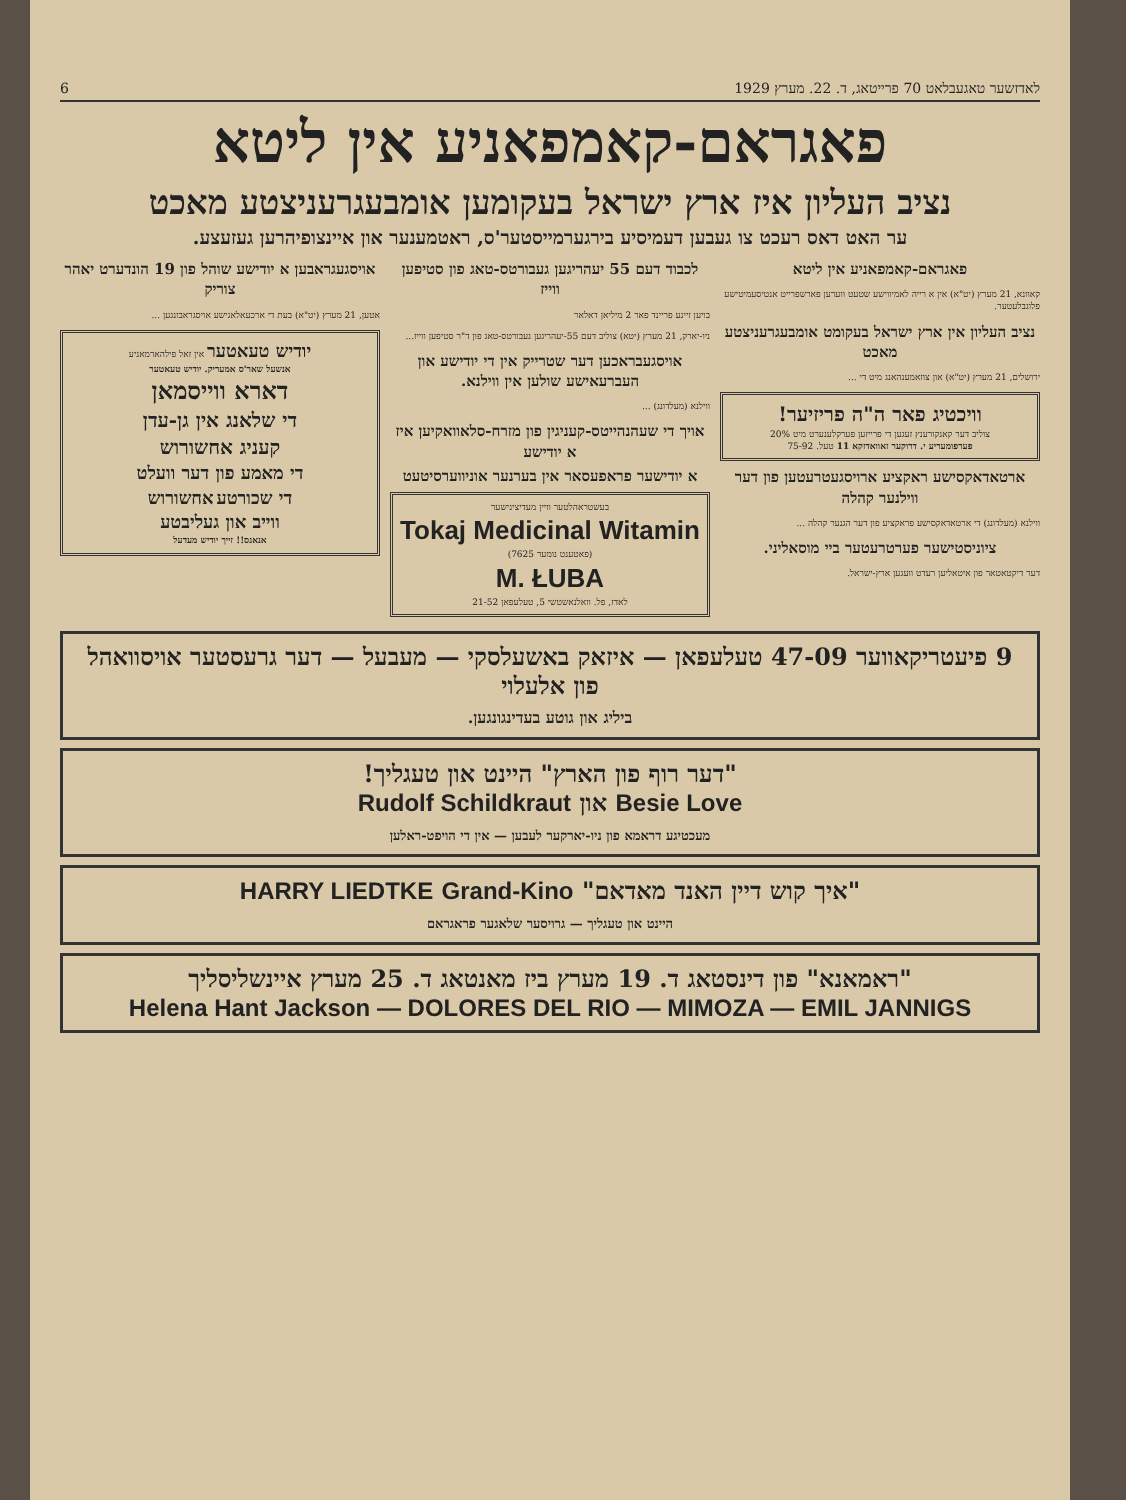לאדזשער טאגעבלאט 70 פרייטאג, ד. 22. מערץ 1929 6
פאגראם-קאמפאניע אין ליטא
נציב העליון איז ארץ ישראל בעקומען אומבעגרעניצטע מאכט
ער האט דאס רעכט צו געבען דעמיסיע בירגערמייסטער'ס, ראטמענער און איינצופיהרען געזעצע.
פאגראם-קאמפאניע אין ליטא
קאוונא, 21 מערץ (יט"א) אין א רייה לאמיווישע שטעט ווערען פארשפרייט אנטיסעמיטישע פלוגבלעטער.
נציב העליון אין ארץ ישראל בעקומט אומבעגרעניצטע מאכט
ירושלים, 21 מערץ (יט"א) און צוזאמענהאנג מיט די ...
וויכטיג פאר ה"ה פריזיער!
צוליב דער קאנקורענץ זעגען די פרייזען פערקלענערט מיט 20%
פערפומעריע י. דרוקער זאוואדזקא 11 טעל. 75-92
ארטאדאקסישע ראקציע ארויסגעטרעטען פון דער ווילנער קהלה
ווילנא (מעלדונג) די ארטאדאקסישע פראקציע פון דער הגנער קהלה ...
ציוניסטישער פערטרעטער ביי מוסאליני.
דער דיקטאטאר פון איטאליען רעדט וועגען ארץ-ישראל.
לכבוד דעם 55 יעהריגען געבורטס-טאג פון סטיפען ווייז
בויען זיינע פריינד פאר 2 מיליאן דאלאר
ניו-יארק, 21 מערץ (יטא) צוליב דעם 55-יעהריגען געבורטס-טאג פון ד"ר סטיפען ווייז...
אויסגעבראכען דער שטרייק אין די יודישע און העברעאישע שולען אין ווילנא.
ווילנא (מעלדונג) ...
אויך די שעהנהייטס-קעניגין פון מזרח-סלאוואקיען איז א יודישע
א יודישער פראפעסאר אין בערנער אוניווערסיטעט
בעשטראהלטער וויין מעדיצינישער
Tokaj Medicinal Witamin
(פאטענט נומער 7625)
M. ŁUBA
לאדז, פל. וואלנאשטשי 5, טעלעפאן 21-52
אויסגעגראבען א יודישע שוהל פון 19 הונדערט יאהר צוריק
אטען, 21 מערץ (יט"א) בעת די ארכעאלאגישע אויסגראבונגען ...
יודיש טעאטער אין זאל פילהארמאניע
אנשעל שאר'ס אמעריק. יודיש טעאטער
דארא ווייסמאן
די שלאנג אין גן-עדן
קעניג אחשורוש
די מאמע פון דער וועלט
די שכורטע אחשורוש
ווייב און געליבטע
אנאנס!! זייך יודיש מעדעל
9 פיעטריקאווער 47-09 טעלעפאן — איזאק באשעלסקי — מעבעל — דער גרעסטער אויסוואהל פון אלעלוי
ביליג און גוטע בעדינגונגען.
"דער רוף פון הארץ" היינט און טעגליך!
Besie Love און Rudolf Schildkraut
מעכטיגע דראמא פון ניו-יארקער לעבען — אין די הויפט-ראלען
"איך קוש דיין האנד מאדאם" HARRY LIEDTKE Grand-Kino
היינט און טעגליך — גרויסער שלאגער פראגראם
"ראמאנא" פון דינסטאג ד. 19 מערץ ביז מאנטאג ד. 25 מערץ איינשליסליך
Helena Hant Jackson — DOLORES DEL RIO — MIMOZA — EMIL JANNIGS